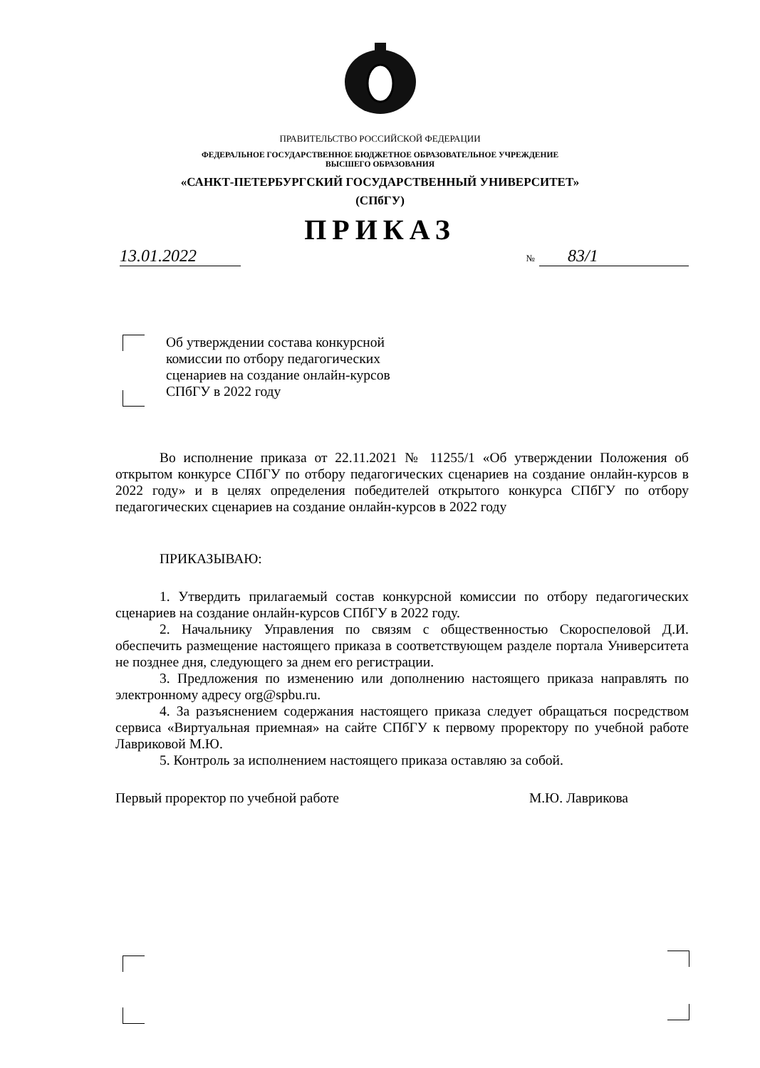ПРАВИТЕЛЬСТВО РОССИЙСКОЙ ФЕДЕРАЦИИ
ФЕДЕРАЛЬНОЕ ГОСУДАРСТВЕННОЕ БЮДЖЕТНОЕ ОБРАЗОВАТЕЛЬНОЕ УЧРЕЖДЕНИЕ
ВЫСШЕГО ОБРАЗОВАНИЯ
«САНКТ-ПЕТЕРБУРГСКИЙ ГОСУДАРСТВЕННЫЙ УНИВЕРСИТЕТ»
(СПбГУ)
ПРИКАЗ
13.01.2022 № 83/1
Об утверждении состава конкурсной комиссии по отбору педагогических сценариев на создание онлайн-курсов СПбГУ в 2022 году
Во исполнение приказа от 22.11.2021 № 11255/1 «Об утверждении Положения об открытом конкурсе СПбГУ по отбору педагогических сценариев на создание онлайн-курсов в 2022 году» и в целях определения победителей открытого конкурса СПбГУ по отбору педагогических сценариев на создание онлайн-курсов в 2022 году
ПРИКАЗЫВАЮ:
1. Утвердить прилагаемый состав конкурсной комиссии по отбору педагогических сценариев на создание онлайн-курсов СПбГУ в 2022 году.
2. Начальнику Управления по связям с общественностью Скороспеловой Д.И. обеспечить размещение настоящего приказа в соответствующем разделе портала Университета не позднее дня, следующего за днем его регистрации.
3. Предложения по изменению или дополнению настоящего приказа направлять по электронному адресу org@spbu.ru.
4. За разъяснением содержания настоящего приказа следует обращаться посредством сервиса «Виртуальная приемная» на сайте СПбГУ к первому проректору по учебной работе Лавриковой М.Ю.
5. Контроль за исполнением настоящего приказа оставляю за собой.
Первый проректор по учебной работе М.Ю. Лаврикова